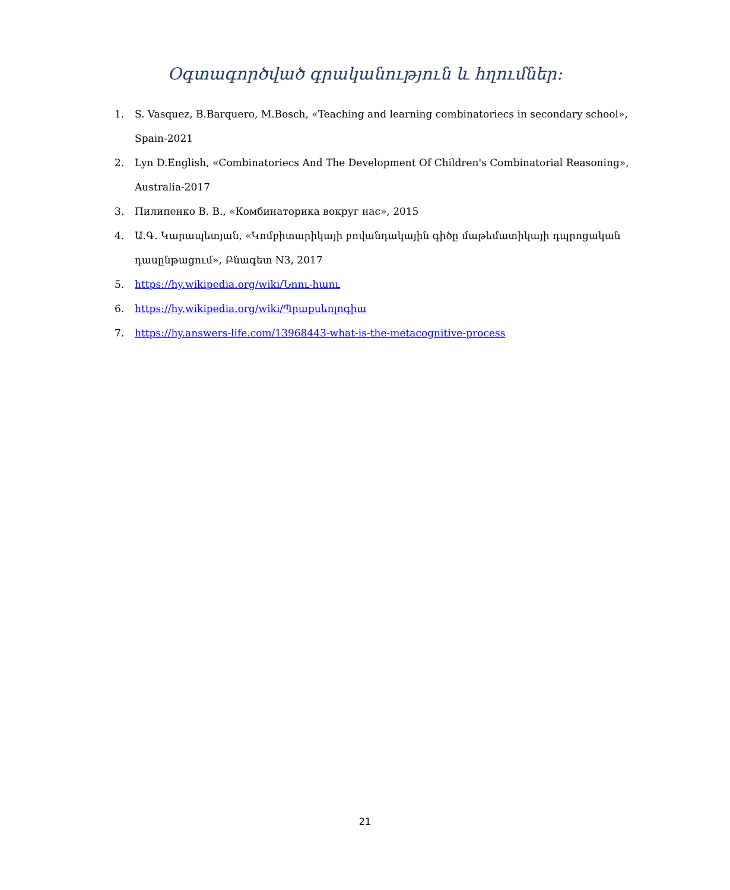Օգտագործված գրականություն և հղումներ։
1. S. Vasquez, B.Barquero, M.Bosch, «Teaching and learning combinatoriecs in secondary school», Spain-2021
2. Lyn D.English, «Combinatoriecs And The Development Of Children's Combinatorial Reasoning», Australia-2017
3. Пилипенко В. В., «Комбинаторика вокруг нас», 2015
4. Ա.Գ. Կարապետյան, «Կոմբիտարիկայի բովանդակային գիծը մաթեմատիկայի դպրոցական դասընթացում», Բնագետ N3, 2017
5. https://hy.wikipedia.org/wiki/Նոու-հաու
6. https://hy.wikipedia.org/wiki/Պրաքսեոլոգիա
7. https://hy.answers-life.com/13968443-what-is-the-metacognitive-process
21